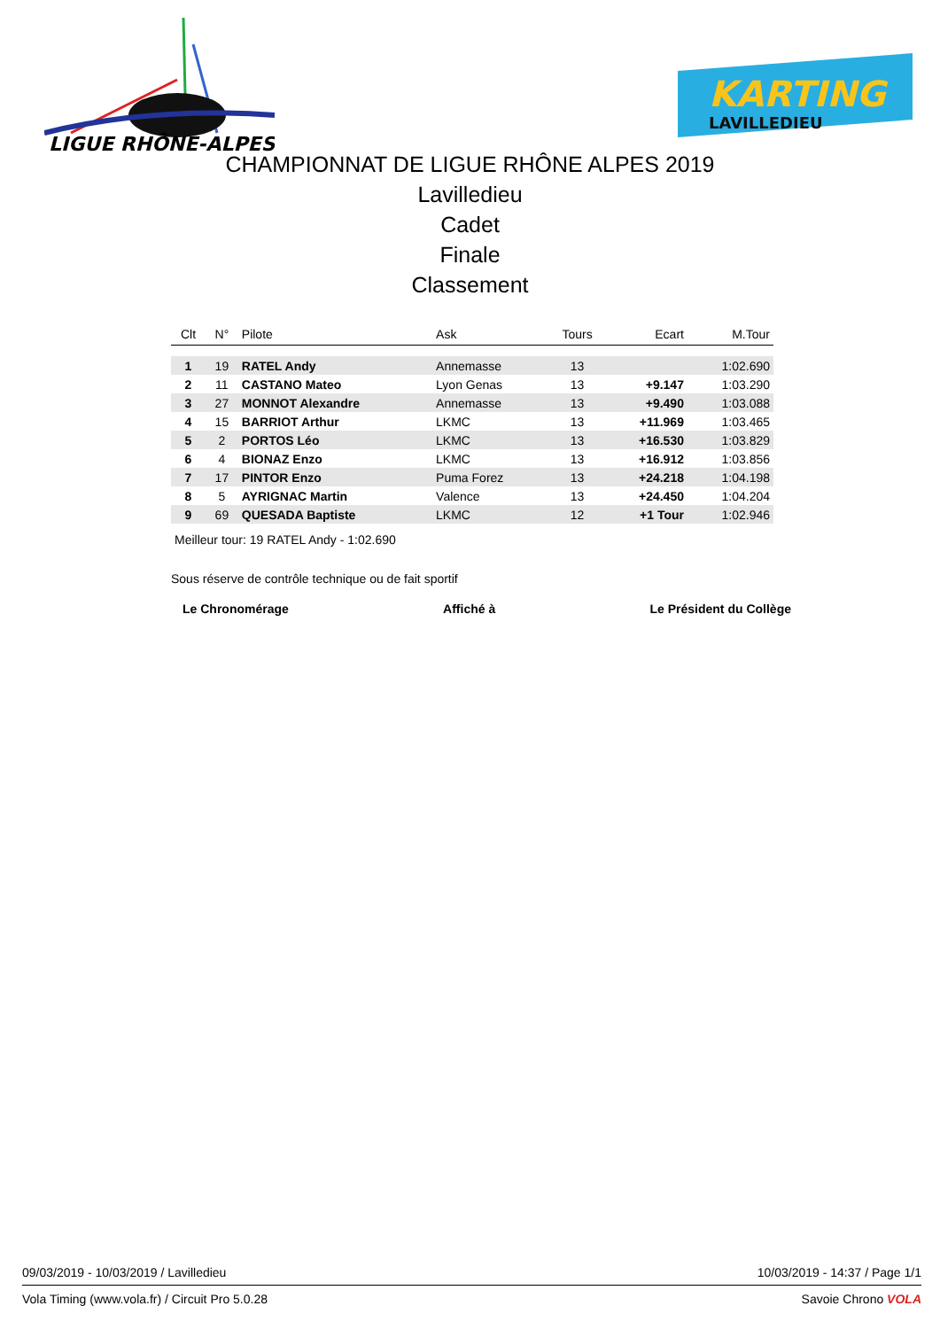LIGUE RHÔNE-ALPES
KARTING
LAVILLEDIEU
CHAMPIONNAT DE LIGUE RHÔNE ALPES 2019
Lavilledieu
Cadet
Finale
Classement
| Clt | N° | Pilote | Ask | Tours | Ecart | M.Tour |
| --- | --- | --- | --- | --- | --- | --- |
| 1 | 19 | RATEL Andy | Annemasse | 13 | | 1:02.690 |
| 2 | 11 | CASTANO Mateo | Lyon Genas | 13 | +9.147 | 1:03.290 |
| 3 | 27 | MONNOT Alexandre | Annemasse | 13 | +9.490 | 1:03.088 |
| 4 | 15 | BARRIOT Arthur | LKMC | 13 | +11.969 | 1:03.465 |
| 5 | 2 | PORTOS Léo | LKMC | 13 | +16.530 | 1:03.829 |
| 6 | 4 | BIONAZ Enzo | LKMC | 13 | +16.912 | 1:03.856 |
| 7 | 17 | PINTOR Enzo | Puma Forez | 13 | +24.218 | 1:04.198 |
| 8 | 5 | AYRIGNAC Martin | Valence | 13 | +24.450 | 1:04.204 |
| 9 | 69 | QUESADA Baptiste | LKMC | 12 | +1 Tour | 1:02.946 |
Meilleur tour: 19 RATEL Andy - 1:02.690
Sous réserve de contrôle technique ou de fait sportif
Le Chronomérage Affiché à Le Président du Collège
09/03/2019 - 10/03/2019 / Lavilledieu 10/03/2019 - 14:37 / Page 1/1
Vola Timing (www.vola.fr) / Circuit Pro 5.0.28 Savoie Chrono VOLA